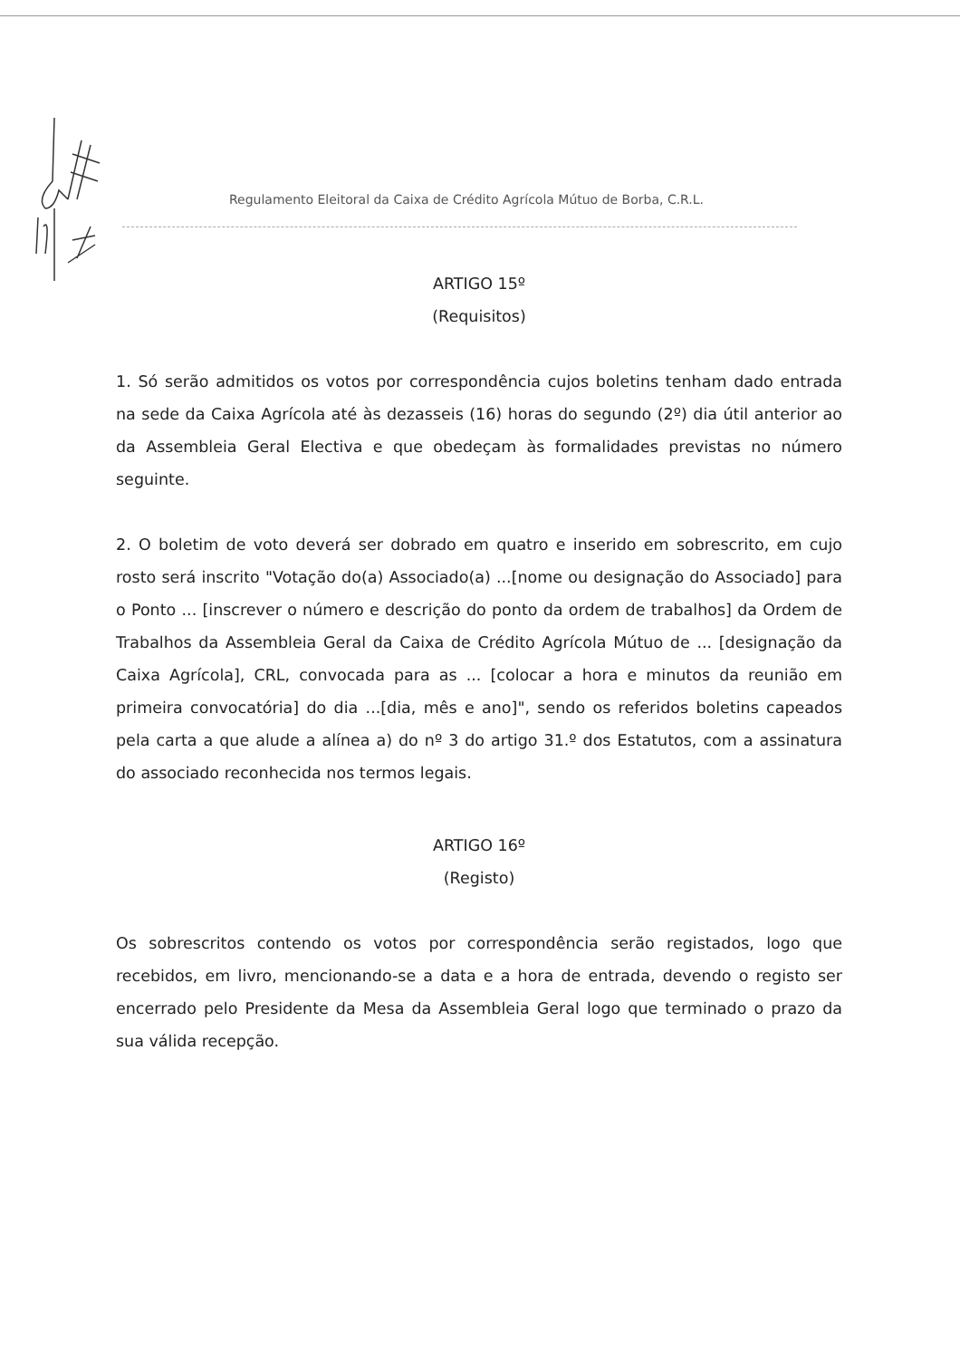Regulamento Eleitoral da Caixa de Crédito Agrícola Mútuo de Borba, C.R.L.
ARTIGO 15º
(Requisitos)
1. Só serão admitidos os votos por correspondência cujos boletins tenham dado entrada na sede da Caixa Agrícola até às dezasseis (16) horas do segundo (2º) dia útil anterior ao da Assembleia Geral Electiva e que obedeçam às formalidades previstas no número seguinte.
2. O boletim de voto deverá ser dobrado em quatro e inserido em sobrescrito, em cujo rosto será inscrito "Votação do(a) Associado(a) ...[nome ou designação do Associado] para o Ponto ... [inscrever o número e descrição do ponto da ordem de trabalhos] da Ordem de Trabalhos da Assembleia Geral da Caixa de Crédito Agrícola Mútuo de ... [designação da Caixa Agrícola], CRL, convocada para as ... [colocar a hora e minutos da reunião em primeira convocatória] do dia ...[dia, mês e ano]", sendo os referidos boletins capeados pela carta a que alude a alínea a) do nº 3 do artigo 31.º dos Estatutos, com a assinatura do associado reconhecida nos termos legais.
ARTIGO 16º
(Registo)
Os sobrescritos contendo os votos por correspondência serão registados, logo que recebidos, em livro, mencionando-se a data e a hora de entrada, devendo o registo ser encerrado pelo Presidente da Mesa da Assembleia Geral logo que terminado o prazo da sua válida recepção.